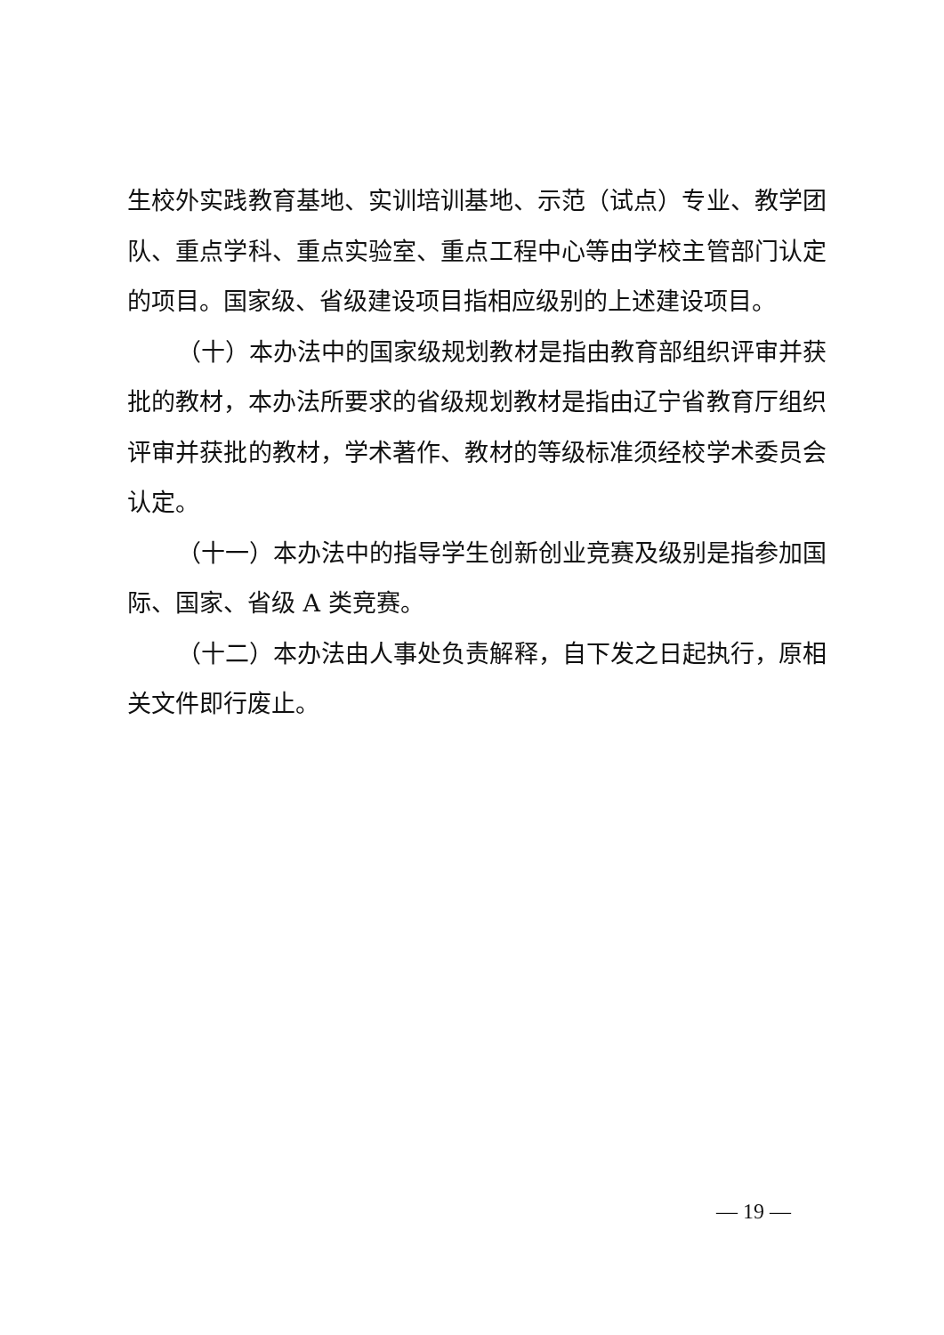生校外实践教育基地、实训培训基地、示范（试点）专业、教学团队、重点学科、重点实验室、重点工程中心等由学校主管部门认定的项目。国家级、省级建设项目指相应级别的上述建设项目。
（十）本办法中的国家级规划教材是指由教育部组织评审并获批的教材，本办法所要求的省级规划教材是指由辽宁省教育厅组织评审并获批的教材，学术著作、教材的等级标准须经校学术委员会认定。
（十一）本办法中的指导学生创新创业竞赛及级别是指参加国际、国家、省级 A 类竞赛。
（十二）本办法由人事处负责解释，自下发之日起执行，原相关文件即行废止。
— 19 —